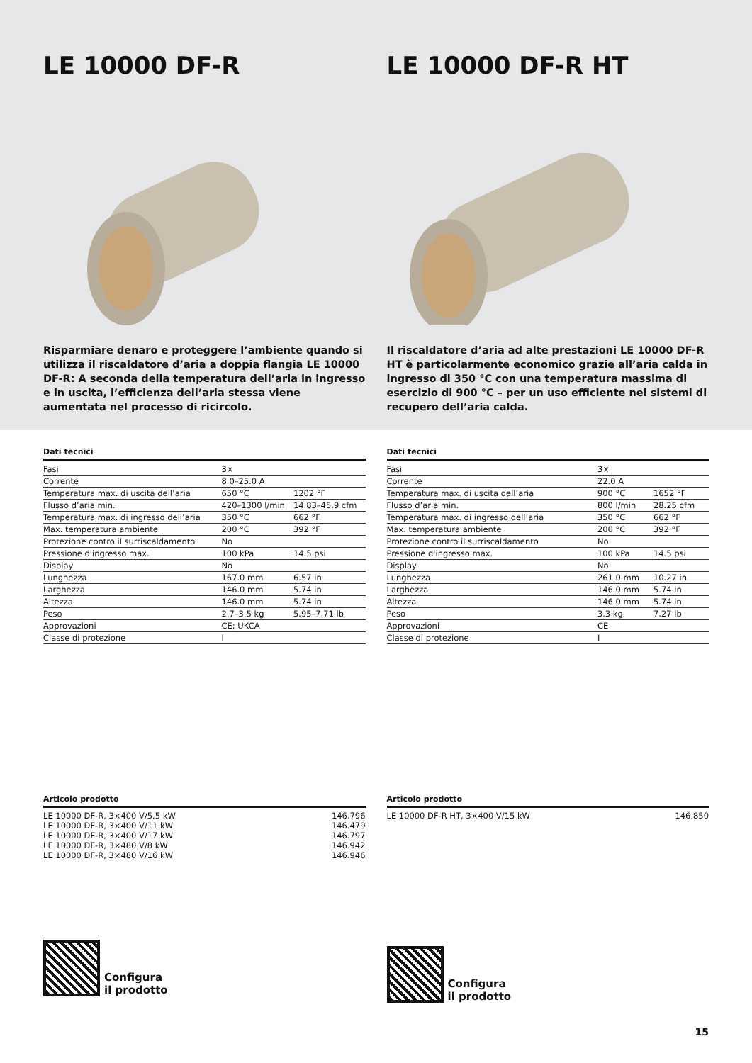LE 10000 DF-R
Risparmiare denaro e proteggere l’ambiente quando si utilizza il riscaldatore d’aria a doppia flangia LE 10000 DF-R: A seconda della temperatura dell’aria in ingresso e in uscita, l’efficienza dell’aria stessa viene aumentata nel processo di ricircolo.
LE 10000 DF-R HT
Il riscaldatore d’aria ad alte prestazioni LE 10000 DF-R HT è particolarmente economico grazie all’aria calda in ingresso di 350 °C con una temperatura massima di esercizio di 900 °C – per un uso efficiente nei sistemi di recupero dell’aria calda.
Dati tecnici
| Fasi | 3× | |
| Corrente | 8.0–25.0 A | |
| Temperatura max. di uscita dell’aria | 650 °C | 1202 °F |
| Flusso d’aria min. | 420–1300 l/min | 14.83–45.9 cfm |
| Temperatura max. di ingresso dell’aria | 350 °C | 662 °F |
| Max. temperatura ambiente | 200 °C | 392 °F |
| Protezione contro il surriscaldamento | No | |
| Pressione d'ingresso max. | 100 kPa | 14.5 psi |
| Display | No | |
| Lunghezza | 167.0 mm | 6.57 in |
| Larghezza | 146.0 mm | 5.74 in |
| Altezza | 146.0 mm | 5.74 in |
| Peso | 2.7–3.5 kg | 5.95–7.71 lb |
| Approvazioni | CE; UKCA | |
| Classe di protezione | I | |
Articolo prodotto
| LE 10000 DF-R, 3×400 V/5.5 kW | 146.796 |
| LE 10000 DF-R, 3×400 V/11 kW | 146.479 |
| LE 10000 DF-R, 3×400 V/17 kW | 146.797 |
| LE 10000 DF-R, 3×480 V/8 kW | 146.942 |
| LE 10000 DF-R, 3×480 V/16 kW | 146.946 |
Configura
il prodotto
Dati tecnici
| Fasi | 3× | |
| Corrente | 22.0 A | |
| Temperatura max. di uscita dell’aria | 900 °C | 1652 °F |
| Flusso d’aria min. | 800 l/min | 28.25 cfm |
| Temperatura max. di ingresso dell’aria | 350 °C | 662 °F |
| Max. temperatura ambiente | 200 °C | 392 °F |
| Protezione contro il surriscaldamento | No | |
| Pressione d'ingresso max. | 100 kPa | 14.5 psi |
| Display | No | |
| Lunghezza | 261.0 mm | 10.27 in |
| Larghezza | 146.0 mm | 5.74 in |
| Altezza | 146.0 mm | 5.74 in |
| Peso | 3.3 kg | 7.27 lb |
| Approvazioni | CE | |
| Classe di protezione | I | |
Articolo prodotto
| LE 10000 DF-R HT, 3×400 V/15 kW | 146.850 |
Configura
il prodotto
15